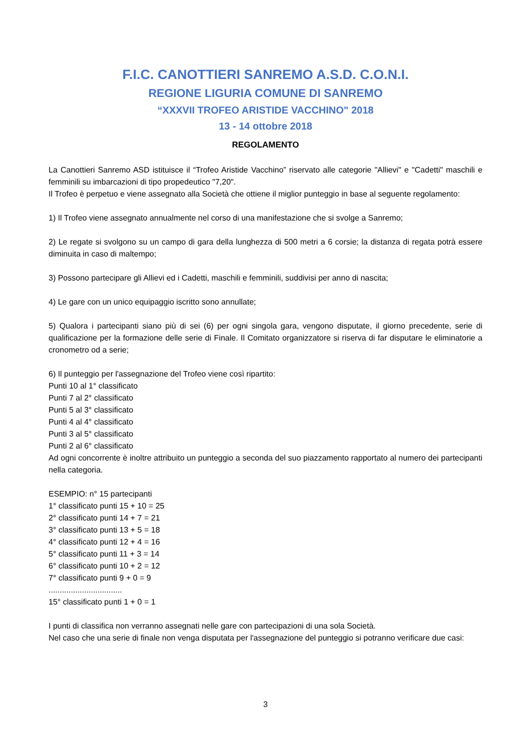F.I.C. CANOTTIERI SANREMO A.S.D. C.O.N.I.
REGIONE LIGURIA COMUNE DI SANREMO
“XXXVII TROFEO ARISTIDE VACCHINO" 2018
13 - 14 ottobre 2018
REGOLAMENTO
La Canottieri Sanremo ASD istituisce il “Trofeo Aristide Vacchino” riservato alle categorie "Allievi" e "Cadetti" maschili e femminili su imbarcazioni di tipo propedeutico "7,20".
Il Trofeo è perpetuo e viene assegnato alla Società che ottiene il miglior punteggio in base al seguente regolamento:
1) Il Trofeo viene assegnato annualmente nel corso di una manifestazione che si svolge a Sanremo;
2) Le regate si svolgono su un campo di gara della lunghezza di 500 metri a 6 corsie; la distanza di regata potrà essere diminuita in caso di maltempo;
3) Possono partecipare gli Allievi ed i Cadetti, maschili e femminili, suddivisi per anno di nascita;
4) Le gare con un unico equipaggio iscritto sono annullate;
5) Qualora i partecipanti siano più di sei (6) per ogni singola gara, vengono disputate, il giorno precedente, serie di qualificazione per la formazione delle serie di Finale. Il Comitato organizzatore si riserva di far disputare le eliminatorie a cronometro od a serie;
6) Il punteggio per l'assegnazione del Trofeo viene così ripartito:
Punti 10 al 1° classificato
Punti 7 al 2° classificato
Punti 5 al 3° classificato
Punti 4 al 4° classificato
Punti 3 al 5° classificato
Punti 2 al 6° classificato
Ad ogni concorrente è inoltre attribuito un punteggio a seconda del suo piazzamento rapportato al numero dei partecipanti nella categoria.
ESEMPIO: n° 15 partecipanti
1° classificato punti 15 + 10 = 25
2° classificato punti 14 + 7 = 21
3° classificato punti 13 + 5 = 18
4° classificato punti 12 + 4 = 16
5° classificato punti 11 + 3 = 14
6° classificato punti 10 + 2 = 12
7° classificato punti 9 + 0 = 9
.................................
15° classificato punti 1 + 0 = 1
I punti di classifica non verranno assegnati nelle gare con partecipazioni di una sola Società.
Nel caso che una serie di finale non venga disputata per l'assegnazione del punteggio si potranno verificare due casi:
3